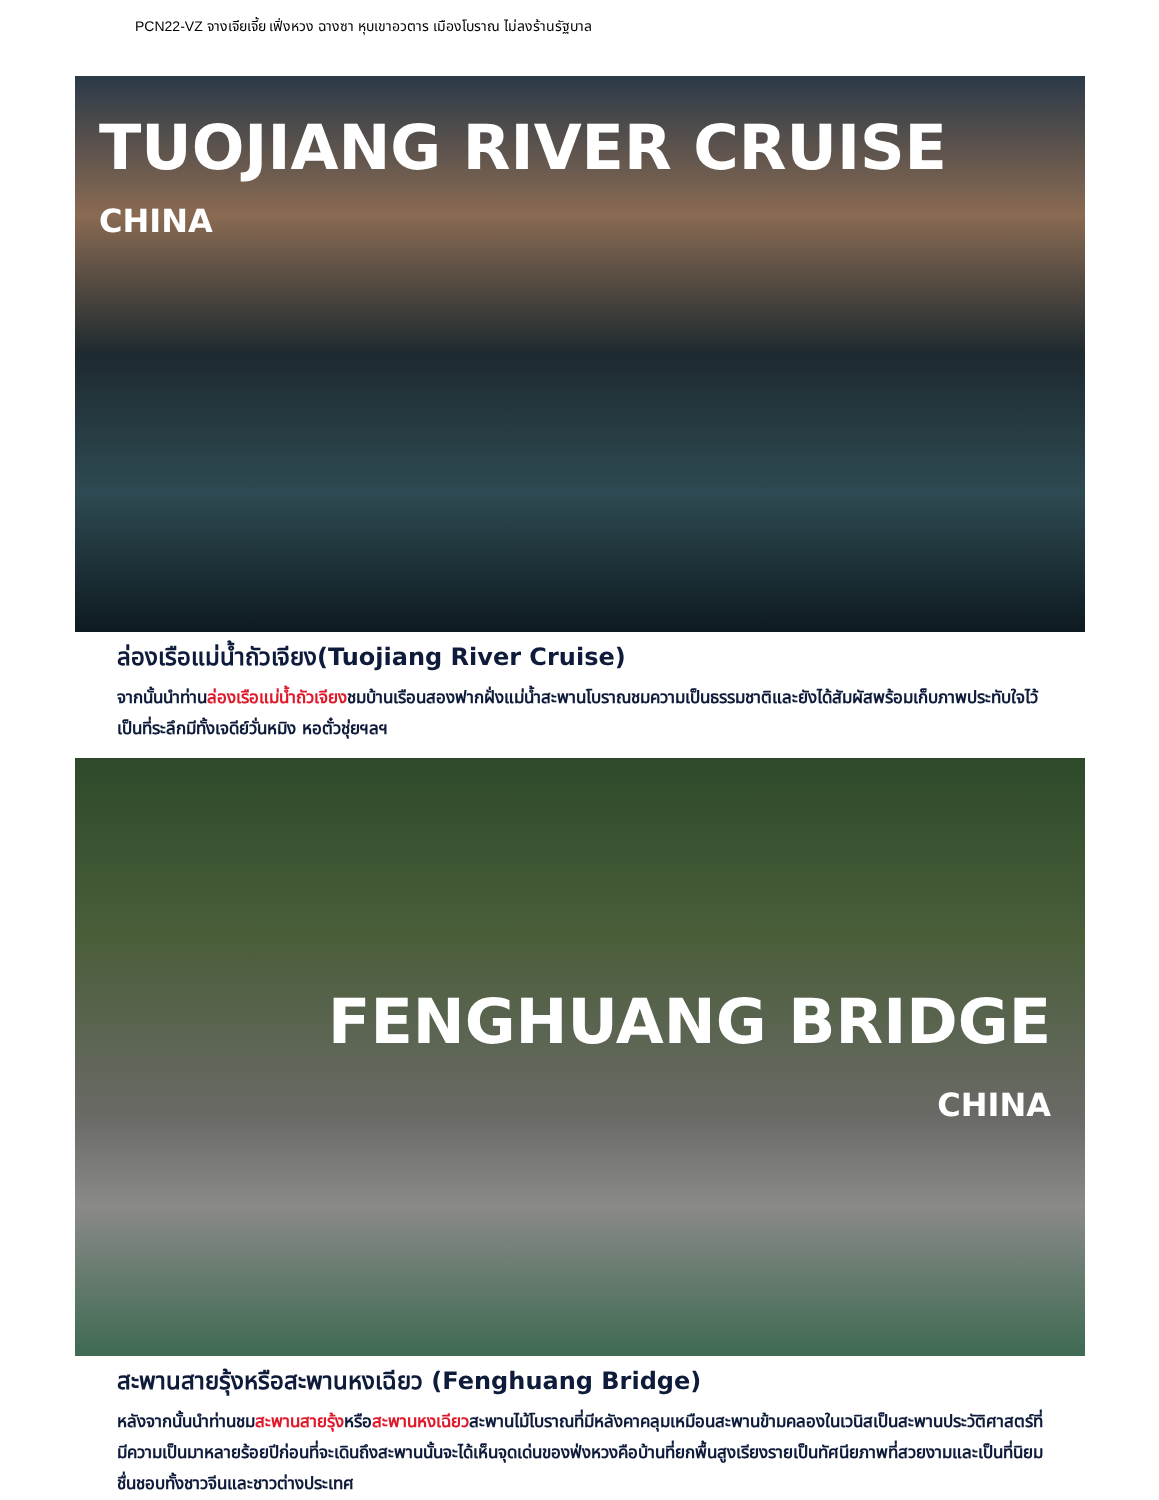PCN22-VZ จางเจียเจี้ย เฟิ่งหวง ฉางซา หุบเขาอวตาร เมืองโบราณ ไม่ลงร้านรัฐบาล
TUOJIANG RIVER CRUISE
CHINA
ล่องเรือแม่น้ำถัวเจียง(Tuojiang River Cruise)
จากนั้นนำท่านล่องเรือแม่น้ำถัวเจียงชมบ้านเรือนสองฟากฝั่งแม่น้ำสะพานโบราณชมความเป็นธรรมชาติและยังได้สัมผัสพร้อมเก็บภาพประทับใจไว้เป็นที่ระลึกมีทั้งเจดีย์วั่นหมิง หอตั๋วชุ่ยฯลฯ
FENGHUANG BRIDGE
CHINA
สะพานสายรุ้งหรือสะพานหงเฉียว (Fenghuang Bridge)
หลังจากนั้นนำท่านชมสะพานสายรุ้งหรือสะพานหงเฉียวสะพานไม้โบราณที่มีหลังคาคลุมเหมือนสะพานข้ามคลองในเวนิสเป็นสะพานประวัติศาสตร์ที่มีความเป็นมาหลายร้อยปีก่อนที่จะเดินถึงสะพานนั้นจะได้เห็นจุดเด่นของฟ่งหวงคือบ้านที่ยกพื้นสูงเรียงรายเป็นทัศนียภาพที่สวยงามและเป็นที่นิยมชื่นชอบทั้งชาวจีนและชาวต่างประเทศ